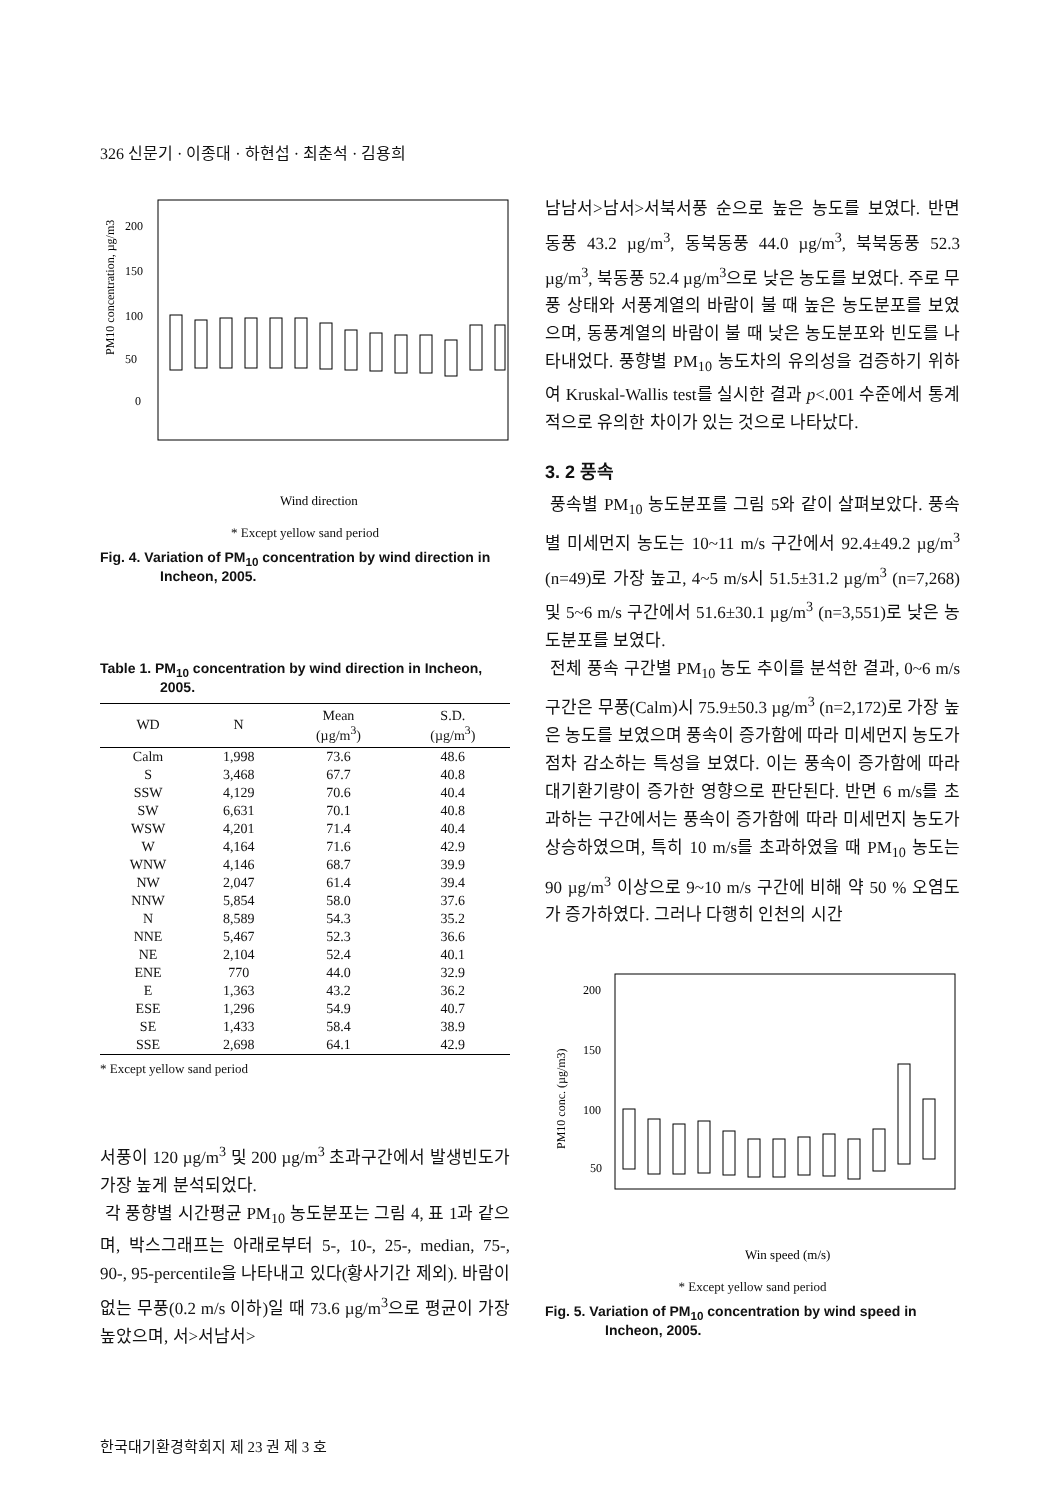326 신문기 · 이종대 · 하현섭 · 최춘석 · 김용희
PM10 concentration, µg/m3
200
150
100
50
0
Wind direction
* Except yellow sand period
Fig. 4. Variation of PM<sub>10</sub> concentration by wind direction in Incheon, 2005.
Table 1. PM<sub>10</sub> concentration by wind direction in Incheon, 2005.
| WD | N | Mean (µg/m<sup>3</sup>) | S.D. (µg/m<sup>3</sup>) |
| --- | --- | --- | --- |
| Calm | 1,998 | 73.6 | 48.6 |
| S | 3,468 | 67.7 | 40.8 |
| SSW | 4,129 | 70.6 | 40.4 |
| SW | 6,631 | 70.1 | 40.8 |
| WSW | 4,201 | 71.4 | 40.4 |
| W | 4,164 | 71.6 | 42.9 |
| WNW | 4,146 | 68.7 | 39.9 |
| NW | 2,047 | 61.4 | 39.4 |
| NNW | 5,854 | 58.0 | 37.6 |
| N | 8,589 | 54.3 | 35.2 |
| NNE | 5,467 | 52.3 | 36.6 |
| NE | 2,104 | 52.4 | 40.1 |
| ENE | 770 | 44.0 | 32.9 |
| E | 1,363 | 43.2 | 36.2 |
| ESE | 1,296 | 54.9 | 40.7 |
| SE | 1,433 | 58.4 | 38.9 |
| SSE | 2,698 | 64.1 | 42.9 |
* Except yellow sand period
서풍이 120 µg/m<sup>3</sup> 및 200 µg/m<sup>3</sup> 초과구간에서 발생빈도가 가장 높게 분석되었다.
각 풍향별 시간평균 PM<sub>10</sub> 농도분포는 그림 4, 표 1과 같으며, 박스그래프는 아래로부터 5-, 10-, 25-, median, 75-, 90-, 95-percentile을 나타내고 있다(황사기간 제외). 바람이 없는 무풍(0.2 m/s 이하)일 때 73.6 µg/m<sup>3</sup>으로 평균이 가장 높았으며, 서>서남서>
남남서>남서>서북서풍 순으로 높은 농도를 보였다. 반면 동풍 43.2 µg/m<sup>3</sup>, 동북동풍 44.0 µg/m<sup>3</sup>, 북북동풍 52.3 µg/m<sup>3</sup>, 북동풍 52.4 µg/m<sup>3</sup>으로 낮은 농도를 보였다. 주로 무풍 상태와 서풍계열의 바람이 불 때 높은 농도분포를 보였으며, 동풍계열의 바람이 불 때 낮은 농도분포와 빈도를 나타내었다. 풍향별 PM<sub>10</sub> 농도차의 유의성을 검증하기 위하여 Kruskal-Wallis test를 실시한 결과 p<.001 수준에서 통계적으로 유의한 차이가 있는 것으로 나타났다.
3. 2 풍속
풍속별 PM<sub>10</sub> 농도분포를 그림 5와 같이 살펴보았다. 풍속별 미세먼지 농도는 10~11 m/s 구간에서 92.4±49.2 µg/m<sup>3</sup> (n=49)로 가장 높고, 4~5 m/s시 51.5±31.2 µg/m<sup>3</sup> (n=7,268) 및 5~6 m/s 구간에서 51.6±30.1 µg/m<sup>3</sup> (n=3,551)로 낮은 농도분포를 보였다.
전체 풍속 구간별 PM<sub>10</sub> 농도 추이를 분석한 결과, 0~6 m/s 구간은 무풍(Calm)시 75.9±50.3 µg/m<sup>3</sup> (n=2,172)로 가장 높은 농도를 보였으며 풍속이 증가함에 따라 미세먼지 농도가 점차 감소하는 특성을 보였다. 이는 풍속이 증가함에 따라 대기환기량이 증가한 영향으로 판단된다. 반면 6 m/s를 초과하는 구간에서는 풍속이 증가함에 따라 미세먼지 농도가 상승하였으며, 특히 10 m/s를 초과하였을 때 PM<sub>10</sub> 농도는 90 µg/m<sup>3</sup> 이상으로 9~10 m/s 구간에 비해 약 50 % 오염도가 증가하였다. 그러나 다행히 인천의 시간
PM10 conc. (µg/m3)
200
150
100
50
Win speed (m/s)
* Except yellow sand period
Fig. 5. Variation of PM<sub>10</sub> concentration by wind speed in Incheon, 2005.
한국대기환경학회지 제 23 권 제 3 호